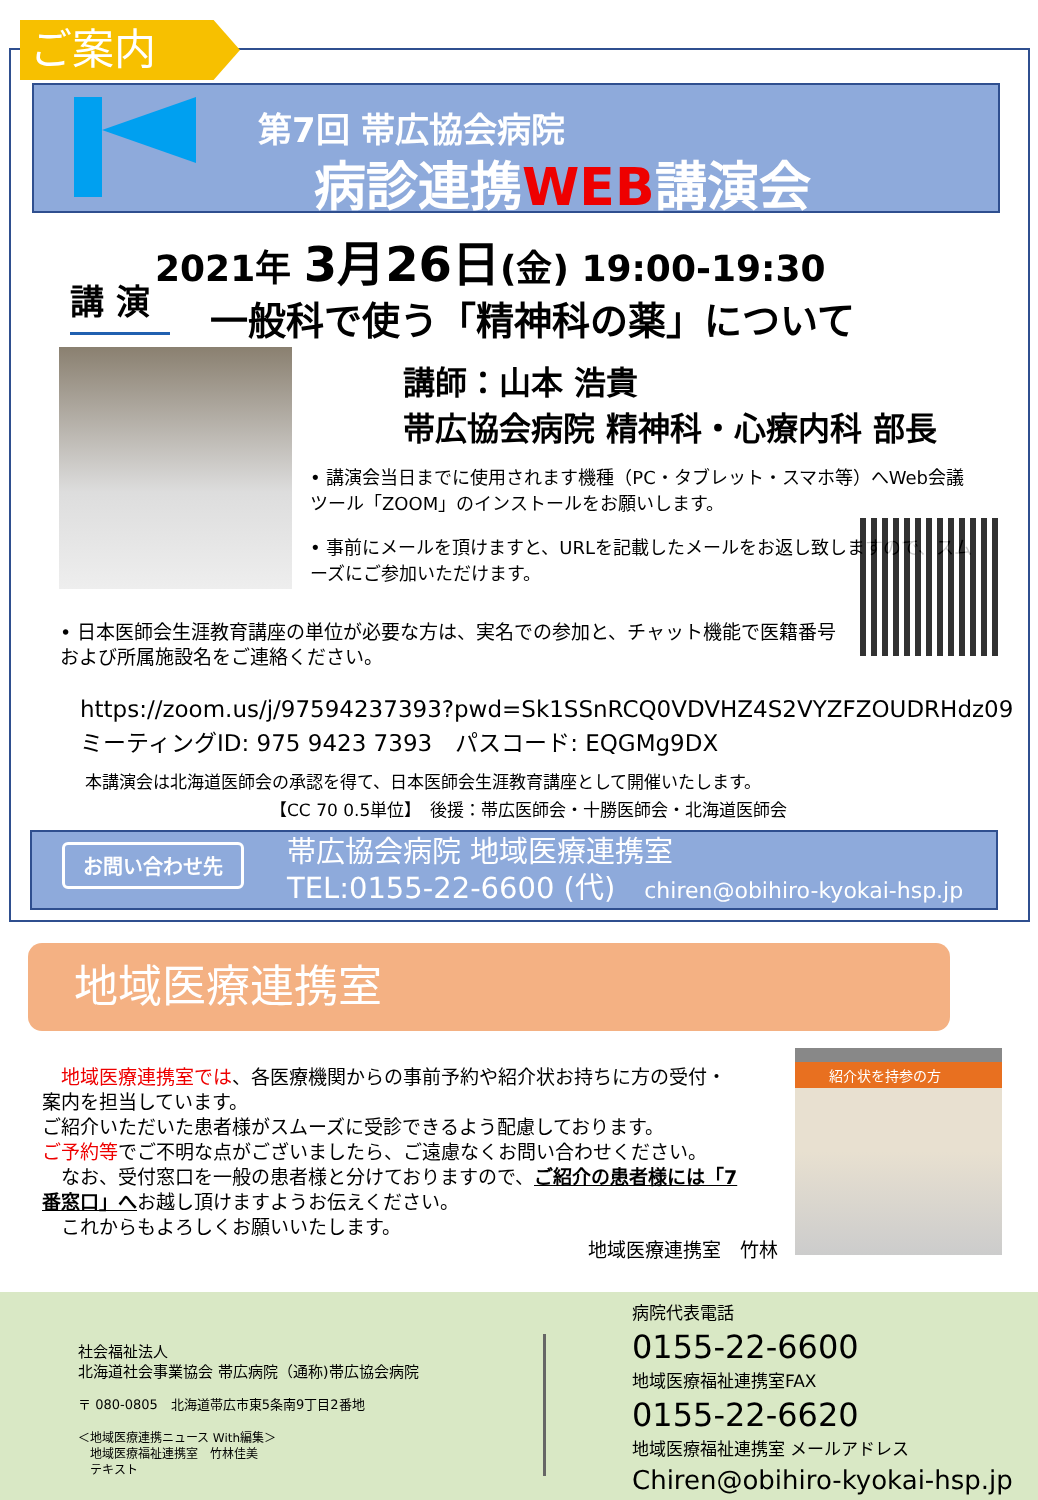ご案内
第7回 帯広協会病院
病診連携WEB講演会
2021年 3月26日(金) 19:00-19:30
講 演 一般科で使う「精神科の薬」について
講師：山本 浩貴
帯広協会病院 精神科・心療内科 部長
• 講演会当日までに使用されます機種（PC・タブレット・スマホ等）へWeb会議ツール「ZOOM」のインストールをお願いします。
• 事前にメールを頂けますと、URLを記載したメールをお返し致しますので、スムーズにご参加いただけます。
• 日本医師会生涯教育講座の単位が必要な方は、実名での参加と、チャット機能で医籍番号および所属施設名をご連絡ください。
https://zoom.us/j/97594237393?pwd=Sk1SSnRCQ0VDVHZ4S2VYZFZOUDRHdz09
ミーティングID: 975 9423 7393　パスコード: EQGMg9DX
本講演会は北海道医師会の承認を得て、日本医師会生涯教育講座として開催いたします。
【CC 70 0.5単位】　後援：帯広医師会・十勝医師会・北海道医師会
お問い合わせ先
帯広協会病院 地域医療連携室
TEL:0155-22-6600 (代)　chiren@obihiro-kyokai-hsp.jp
地域医療連携室
　地域医療連携室では、各医療機関からの事前予約や紹介状お持ちに方の受付・案内を担当しています。
ご紹介いただいた患者様がスムーズに受診できるよう配慮しております。
ご予約等でご不明な点がございましたら、ご遠慮なくお問い合わせください。
　なお、受付窓口を一般の患者様と分けておりますので、ご紹介の患者様には「7番窓口」へお越し頂けますようお伝えください。
　これからもよろしくお願いいたします。
地域医療連携室　竹林
紹介状を持参の方
社会福祉法人
北海道社会事業協会 帯広病院（通称)帯広協会病院
〒 080-0805　北海道帯広市東5条南9丁目2番地
＜地域医療連携ニュース With編集＞
　地域医療福祉連携室　竹林佳美
　テキスト
病院代表電話
0155-22-6600
地域医療福祉連携室FAX
0155-22-6620
地域医療福祉連携室 メールアドレス
Chiren@obihiro-kyokai-hsp.jp